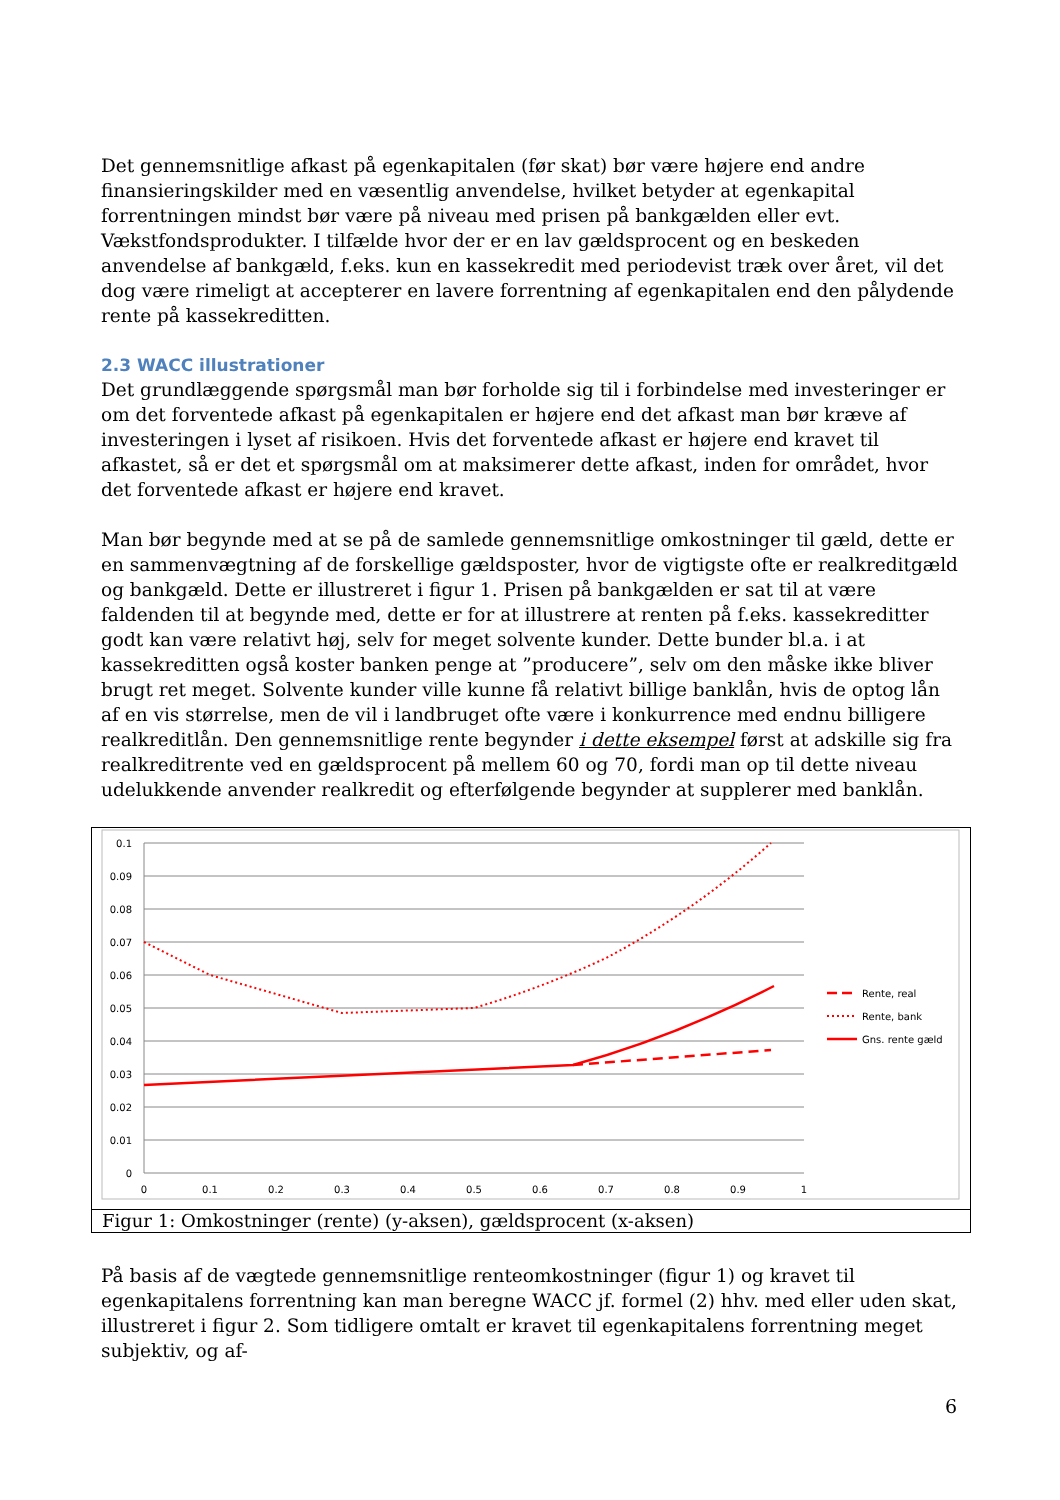Det gennemsnitlige afkast på egenkapitalen (før skat) bør være højere end andre finansieringskilder med en væsentlig anvendelse, hvilket betyder at egenkapital forrentningen mindst bør være på niveau med prisen på bankgælden eller evt. Vækstfondsprodukter. I tilfælde hvor der er en lav gældsprocent og en beskeden anvendelse af bankgæld, f.eks. kun en kassekredit med periodevist træk over året, vil det dog være rimeligt at accepterer en lavere forrentning af egenkapitalen end den pålydende rente på kassekreditten.
2.3 WACC illustrationer
Det grundlæggende spørgsmål man bør forholde sig til i forbindelse med investeringer er om det forventede afkast på egenkapitalen er højere end det afkast man bør kræve af investeringen i lyset af risikoen. Hvis det forventede afkast er højere end kravet til afkastet, så er det et spørgsmål om at maksimerer dette afkast, inden for området, hvor det forventede afkast er højere end kravet.
Man bør begynde med at se på de samlede gennemsnitlige omkostninger til gæld, dette er en sammenvægtning af de forskellige gældsposter, hvor de vigtigste ofte er realkreditgæld og bankgæld. Dette er illustreret i figur 1. Prisen på bankgælden er sat til at være faldenden til at begynde med, dette er for at illustrere at renten på f.eks. kassekreditter godt kan være relativt høj, selv for meget solvente kunder. Dette bunder bl.a. i at kassekreditten også koster banken penge at ”producere”, selv om den måske ikke bliver brugt ret meget. Solvente kunder ville kunne få relativt billige banklån, hvis de optog lån af en vis størrelse, men de vil i landbruget ofte være i konkurrence med endnu billigere realkreditlån. Den gennemsnitlige rente begynder i dette eksempel først at adskille sig fra realkreditrente ved en gældsprocent på mellem 60 og 70, fordi man op til dette niveau udelukkende anvender realkredit og efterfølgende begynder at supplerer med banklån.
0.1
0.09
0.08
0.07
0.06
0.05
0.04
0.03
0.02
0.01
0
0
0.1
0.2
0.3
0.4
0.5
0.6
0.7
0.8
0.9
1
Rente, real
Rente, bank
Gns. rente gæld
Figur 1: Omkostninger (rente) (y-aksen), gældsprocent (x-aksen)
På basis af de vægtede gennemsnitlige renteomkostninger (figur 1) og kravet til egenkapitalens forrentning kan man beregne WACC jf. formel (2) hhv. med eller uden skat, illustreret i figur 2. Som tidligere omtalt er kravet til egenkapitalens forrentning meget subjektiv, og af-
6